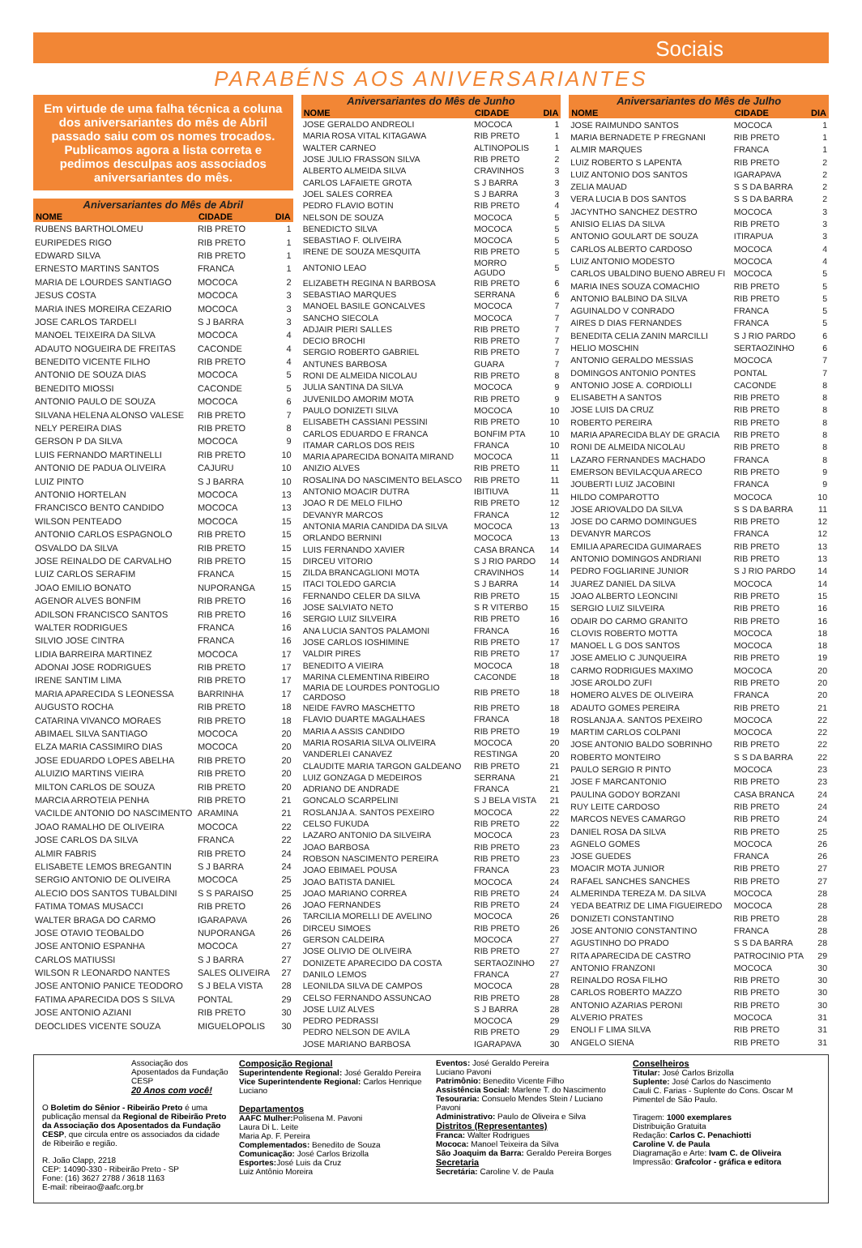Sociais
PARABÉNS AOS ANIVERSARIANTES
Em virtude de uma falha técnica a coluna dos aniversariantes do mês de Abril passado saiu com os nomes trocados. Publicamos agora a lista correta e pedimos desculpas aos associados aniversariantes do mês.
Aniversariantes do Mês de Abril
| NOME | CIDADE | DIA |
| --- | --- | --- |
| RUBENS BARTHOLOMEU | RIB PRETO | 1 |
| EURIPEDES RIGO | RIB PRETO | 1 |
| EDWARD SILVA | RIB PRETO | 1 |
| ERNESTO MARTINS SANTOS | FRANCA | 1 |
| MARIA DE LOURDES SANTIAGO | MOCOCA | 2 |
| JESUS COSTA | MOCOCA | 3 |
| MARIA INES MOREIRA CEZARIO | MOCOCA | 3 |
| JOSE CARLOS TARDELI | S J BARRA | 3 |
| MANOEL TEIXEIRA DA SILVA | MOCOCA | 4 |
| ADAUTO NOGUEIRA DE FREITAS | CACONDE | 4 |
| BENEDITO VICENTE FILHO | RIB PRETO | 4 |
| ANTONIO DE SOUZA DIAS | MOCOCA | 5 |
| BENEDITO MIOSSI | CACONDE | 5 |
| ANTONIO PAULO DE SOUZA | MOCOCA | 6 |
| SILVANA HELENA ALONSO VALESE | RIB PRETO | 7 |
| NELY PEREIRA DIAS | RIB PRETO | 8 |
| GERSON P DA SILVA | MOCOCA | 9 |
| LUIS FERNANDO MARTINELLI | RIB PRETO | 10 |
| ANTONIO DE PADUA OLIVEIRA | CAJURU | 10 |
| LUIZ PINTO | S J BARRA | 10 |
| ANTONIO HORTELAN | MOCOCA | 13 |
| FRANCISCO BENTO CANDIDO | MOCOCA | 13 |
| WILSON PENTEADO | MOCOCA | 15 |
| ANTONIO CARLOS ESPAGNOLO | RIB PRETO | 15 |
| OSVALDO DA SILVA | RIB PRETO | 15 |
| JOSE REINALDO DE CARVALHO | RIB PRETO | 15 |
| LUIZ CARLOS SERAFIM | FRANCA | 15 |
| JOAO EMILIO BONATO | NUPORANGA | 15 |
| AGENOR ALVES BONFIM | RIB PRETO | 16 |
| ADILSON FRANCISCO SANTOS | RIB PRETO | 16 |
| WALTER RODRIGUES | FRANCA | 16 |
| SILVIO JOSE CINTRA | FRANCA | 16 |
| LIDIA BARREIRA MARTINEZ | MOCOCA | 17 |
| ADONAI JOSE RODRIGUES | RIB PRETO | 17 |
| IRENE SANTIM LIMA | RIB PRETO | 17 |
| MARIA APARECIDA S LEONESSA | BARRINHA | 17 |
| AUGUSTO ROCHA | RIB PRETO | 18 |
| CATARINA VIVANCO MORAES | RIB PRETO | 18 |
| ABIMAEL SILVA SANTIAGO | MOCOCA | 20 |
| ELZA MARIA CASSIMIRO DIAS | MOCOCA | 20 |
| JOSE EDUARDO LOPES ABELHA | RIB PRETO | 20 |
| ALUIZIO MARTINS VIEIRA | RIB PRETO | 20 |
| MILTON CARLOS DE SOUZA | RIB PRETO | 20 |
| MARCIA ARROTEIA PENHA | RIB PRETO | 21 |
| VACILDE ANTONIO DO NASCIMENTO | ARAMINA | 21 |
| JOAO RAMALHO DE OLIVEIRA | MOCOCA | 22 |
| JOSE CARLOS DA SILVA | FRANCA | 22 |
| ALMIR FABRIS | RIB PRETO | 24 |
| ELISABETE LEMOS BREGANTIN | S J BARRA | 24 |
| SERGIO ANTONIO DE OLIVEIRA | MOCOCA | 25 |
| ALECIO DOS SANTOS TUBALDINI | S S PARAISO | 25 |
| FATIMA TOMAS MUSACCI | RIB PRETO | 26 |
| WALTER BRAGA DO CARMO | IGARAPAVA | 26 |
| JOSE OTAVIO TEOBALDO | NUPORANGA | 26 |
| JOSE ANTONIO ESPANHA | MOCOCA | 27 |
| CARLOS MATIUSSI | S J BARRA | 27 |
| WILSON R LEONARDO NANTES | SALES OLIVEIRA | 27 |
| JOSE ANTONIO PANICE TEODORO | S J BELA VISTA | 28 |
| FATIMA APARECIDA DOS S SILVA | PONTAL | 29 |
| JOSE ANTONIO AZIANI | RIB PRETO | 30 |
| DEOCLIDES VICENTE SOUZA | MIGUELOPOLIS | 30 |
Aniversariantes do Mês de Junho
| NOME | CIDADE | DIA |
| --- | --- | --- |
| JOSE GERALDO ANDREOLI | MOCOCA | 1 |
| MARIA ROSA VITAL KITAGAWA | RIB PRETO | 1 |
| WALTER CARNEO | ALTINOPOLIS | 1 |
| JOSE JULIO FRASSON SILVA | RIB PRETO | 2 |
| ALBERTO ALMEIDA SILVA | CRAVINHOS | 3 |
| CARLOS LAFAIETE GROTA | S J BARRA | 3 |
| JOEL SALES CORREA | S J BARRA | 3 |
| PEDRO FLAVIO BOTIN | RIB PRETO | 4 |
| NELSON DE SOUZA | MOCOCA | 5 |
| BENEDICTO SILVA | MOCOCA | 5 |
| SEBASTIAO F. OLIVEIRA | MOCOCA | 5 |
| IRENE DE SOUZA MESQUITA | RIB PRETO | 5 |
| ANTONIO LEAO | MORRO AGUDO | 5 |
| ELIZABETH REGINA N BARBOSA | RIB PRETO | 6 |
| SEBASTIAO MARQUES | SERRANA | 6 |
| MANOEL BASILE GONCALVES | MOCOCA | 7 |
| SANCHO SIECOLA | MOCOCA | 7 |
| ADJAIR PIERI SALLES | RIB PRETO | 7 |
| DECIO BROCHI | RIB PRETO | 7 |
| SERGIO ROBERTO GABRIEL | RIB PRETO | 7 |
| ANTUNES BARBOSA | GUARA | 7 |
| RONI DE ALMEIDA NICOLAU | RIB PRETO | 8 |
| JULIA SANTINA DA SILVA | MOCOCA | 9 |
| JUVENILDO AMORIM MOTA | RIB PRETO | 9 |
| PAULO DONIZETI SILVA | MOCOCA | 10 |
| ELISABETH CASSIANI PESSINI | RIB PRETO | 10 |
| CARLOS EDUARDO E FRANCA | BONFIM PTA | 10 |
| ITAMAR CARLOS DOS REIS | FRANCA | 10 |
| MARIA APARECIDA BONAITA MIRAND | MOCOCA | 11 |
| ANIZIO ALVES | RIB PRETO | 11 |
| ROSALINA DO NASCIMENTO BELASCO | RIB PRETO | 11 |
| ANTONIO MOACIR DUTRA | IBITIUVA | 11 |
| JOAO R DE MELO FILHO | RIB PRETO | 12 |
| DEVANYR MARCOS | FRANCA | 12 |
| ANTONIA MARIA CANDIDA DA SILVA | MOCOCA | 13 |
| ORLANDO BERNINI | MOCOCA | 13 |
| LUIS FERNANDO XAVIER | CASA BRANCA | 14 |
| DIRCEU VITORIO | S J RIO PARDO | 14 |
| ZILDA BRANCAGLIONI MOTA | CRAVINHOS | 14 |
| ITACI TOLEDO GARCIA | S J BARRA | 14 |
| FERNANDO CELER DA SILVA | RIB PRETO | 15 |
| JOSE SALVIATO NETO | S R VITERBO | 15 |
| SERGIO LUIZ SILVEIRA | RIB PRETO | 16 |
| ANA LUCIA SANTOS PALAMONI | FRANCA | 16 |
| JOSE CARLOS IOSHIMINE | RIB PRETO | 17 |
| VALDIR PIRES | RIB PRETO | 17 |
| BENEDITO A VIEIRA | MOCOCA | 18 |
| MARINA CLEMENTINA RIBEIRO | CACONDE | 18 |
| MARIA DE LOURDES PONTOGLIO CARDOSO | RIB PRETO | 18 |
| NEIDE FAVRO MASCHETTO | RIB PRETO | 18 |
| FLAVIO DUARTE MAGALHAES | FRANCA | 18 |
| MARIA A ASSIS CANDIDO | RIB PRETO | 19 |
| MARIA ROSARIA SILVA OLIVEIRA | MOCOCA | 20 |
| VANDERLEI CANAVEZ | RESTINGA | 20 |
| CLAUDITE MARIA TARGON GALDEANO | RIB PRETO | 21 |
| LUIZ GONZAGA D MEDEIROS | SERRANA | 21 |
| ADRIANO DE ANDRADE | FRANCA | 21 |
| GONCALO SCARPELINI | S J BELA VISTA | 21 |
| ROSLANJA A. SANTOS PEXEIRO | MOCOCA | 22 |
| CELSO FUKUDA | RIB PRETO | 22 |
| LAZARO ANTONIO DA SILVEIRA | MOCOCA | 23 |
| JOAO BARBOSA | RIB PRETO | 23 |
| ROBSON NASCIMENTO PEREIRA | RIB PRETO | 23 |
| JOAO EBIMAEL POUSA | FRANCA | 23 |
| JOAO BATISTA DANIEL | MOCOCA | 24 |
| JOAO MARIANO CORREA | RIB PRETO | 24 |
| JOAO FERNANDES | RIB PRETO | 24 |
| TARCILIA MORELLI DE AVELINO | MOCOCA | 26 |
| DIRCEU SIMOES | RIB PRETO | 26 |
| GERSON CALDEIRA | MOCOCA | 27 |
| JOSE OLIVIO DE OLIVEIRA | RIB PRETO | 27 |
| DONIZETE APARECIDO DA COSTA | SERTAOZINHO | 27 |
| DANILO LEMOS | FRANCA | 27 |
| LEONILDA SILVA DE CAMPOS | MOCOCA | 28 |
| CELSO FERNANDO ASSUNCAO | RIB PRETO | 28 |
| JOSE LUIZ ALVES | S J BARRA | 28 |
| PEDRO PEDRASSI | MOCOCA | 29 |
| PEDRO NELSON DE AVILA | RIB PRETO | 29 |
| JOSE MARIANO BARBOSA | IGARAPAVA | 30 |
Aniversariantes do Mês de Julho
| NOME | CIDADE | DIA |
| --- | --- | --- |
| JOSE RAIMUNDO SANTOS | MOCOCA | 1 |
| MARIA BERNADETE P FREGNANI | RIB PRETO | 1 |
| ALMIR MARQUES | FRANCA | 1 |
| LUIZ ROBERTO S LAPENTA | RIB PRETO | 2 |
| LUIZ ANTONIO DOS SANTOS | IGARAPAVA | 2 |
| ZELIA MAUAD | S S DA BARRA | 2 |
| VERA LUCIA B DOS SANTOS | S S DA BARRA | 2 |
| JACYNTHO SANCHEZ DESTRO | MOCOCA | 3 |
| ANISIO ELIAS DA SILVA | RIB PRETO | 3 |
| ANTONIO GOULART DE SOUZA | ITIRAPUA | 3 |
| CARLOS ALBERTO CARDOSO | MOCOCA | 4 |
| LUIZ ANTONIO MODESTO | MOCOCA | 4 |
| CARLOS UBALDINO BUENO ABREU FI | MOCOCA | 5 |
| MARIA INES SOUZA COMACHIO | RIB PRETO | 5 |
| ANTONIO BALBINO DA SILVA | RIB PRETO | 5 |
| AGUINALDO V CONRADO | FRANCA | 5 |
| AIRES D DIAS FERNANDES | FRANCA | 5 |
| BENEDITA CELIA ZANIN MARCILLI | S J RIO PARDO | 6 |
| HELIO MOSCHIN | SERTAOZINHO | 6 |
| ANTONIO GERALDO MESSIAS | MOCOCA | 7 |
| DOMINGOS ANTONIO PONTES | PONTAL | 7 |
| ANTONIO JOSE A. CORDIOLLI | CACONDE | 8 |
| ELISABETH A SANTOS | RIB PRETO | 8 |
| JOSE LUIS DA CRUZ | RIB PRETO | 8 |
| ROBERTO PEREIRA | RIB PRETO | 8 |
| MARIA APARECIDA BLAY DE GRACIA | RIB PRETO | 8 |
| RONI DE ALMEIDA NICOLAU | RIB PRETO | 8 |
| LAZARO FERNANDES MACHADO | FRANCA | 8 |
| EMERSON BEVILACQUA ARECO | RIB PRETO | 9 |
| JOUBERTI LUIZ JACOBINI | FRANCA | 9 |
| HILDO COMPAROTTO | MOCOCA | 10 |
| JOSE ARIOVALDO DA SILVA | S S DA BARRA | 11 |
| JOSE DO CARMO DOMINGUES | RIB PRETO | 12 |
| DEVANYR MARCOS | FRANCA | 12 |
| EMILIA APARECIDA GUIMARAES | RIB PRETO | 13 |
| ANTONIO DOMINGOS ANDRIANI | RIB PRETO | 13 |
| PEDRO FOGLIARINE JUNIOR | S J RIO PARDO | 14 |
| JUAREZ DANIEL DA SILVA | MOCOCA | 14 |
| JOAO ALBERTO LEONCINI | RIB PRETO | 15 |
| SERGIO LUIZ SILVEIRA | RIB PRETO | 16 |
| ODAIR DO CARMO GRANITO | RIB PRETO | 16 |
| CLOVIS ROBERTO MOTTA | MOCOCA | 18 |
| MANOEL L G DOS SANTOS | MOCOCA | 18 |
| JOSE AMELIO C JUNQUEIRA | RIB PRETO | 19 |
| CARMO RODRIGUES MAXIMO | MOCOCA | 20 |
| JOSE AROLDO ZUFI | RIB PRETO | 20 |
| HOMERO ALVES DE OLIVEIRA | FRANCA | 20 |
| ADAUTO GOMES PEREIRA | RIB PRETO | 21 |
| ROSLANJA A. SANTOS PEXEIRO | MOCOCA | 22 |
| MARTIM CARLOS COLPANI | MOCOCA | 22 |
| JOSE ANTONIO BALDO SOBRINHO | RIB PRETO | 22 |
| ROBERTO MONTEIRO | S S DA BARRA | 22 |
| PAULO SERGIO R PINTO | MOCOCA | 23 |
| JOSE F MARCANTONIO | RIB PRETO | 23 |
| PAULINA GODOY BORZANI | CASA BRANCA | 24 |
| RUY LEITE CARDOSO | RIB PRETO | 24 |
| MARCOS NEVES CAMARGO | RIB PRETO | 24 |
| DANIEL ROSA DA SILVA | RIB PRETO | 25 |
| AGNELO GOMES | MOCOCA | 26 |
| JOSE GUEDES | FRANCA | 26 |
| MOACIR MOTA JUNIOR | RIB PRETO | 27 |
| RAFAEL SANCHES SANCHES | RIB PRETO | 27 |
| ALMERINDA TEREZA M. DA SILVA | MOCOCA | 28 |
| YEDA BEATRIZ DE LIMA FIGUEIREDO | MOCOCA | 28 |
| DONIZETI CONSTANTINO | RIB PRETO | 28 |
| JOSE ANTONIO CONSTANTINO | FRANCA | 28 |
| AGUSTINHO DO PRADO | S S DA BARRA | 28 |
| RITA APARECIDA DE CASTRO | PATROCINIO PTA | 29 |
| ANTONIO FRANZONI | MOCOCA | 30 |
| REINALDO ROSA FILHO | RIB PRETO | 30 |
| CARLOS ROBERTO MAZZO | RIB PRETO | 30 |
| ANTONIO AZARIAS PERONI | RIB PRETO | 30 |
| ALVERIO PRATES | MOCOCA | 31 |
| ENOLI F LIMA SILVA | RIB PRETO | 31 |
| ANGELO SIENA | RIB PRETO | 31 |
Associação dos Aposentados da Fundação CESP
20 Anos com você!
O Boletim do Sênior - Ribeirão Preto é uma publicação mensal da Regional de Ribeirão Preto da Associação dos Aposentados da Fundação CESP, que circula entre os associados da cidade de Ribeirão e região.
R. João Clapp, 2218
CEP: 14090-330 - Ribeirão Preto - SP
Fone: (16) 3627 2788 / 3618 1163
E-mail: ribeirao@aafc.org.br
Composição Regional
Superintendente Regional: José Geraldo Pereira
Vice Superintendente Regional: Carlos Henrique Luciano
Departamentos
AAFC Mulher: Polisena M. Pavoni
Laura Di L. Leite
Maria Ap. F. Pereira
Complementados: Benedito de Souza
Comunicação: José Carlos Brizolla
Esportes: José Luis da Cruz
Luiz Antônio Moreira
Eventos: José Geraldo Pereira
Luciano Pavoni
Patrimônio: Benedito Vicente Filho
Assistência Social: Marlene T. do Nascimento
Tesouraria: Consuelo Mendes Stein / Luciano Pavoni
Administrativo: Paulo de Oliveira e Silva
Distritos (Representantes)
Franca: Walter Rodrigues
Mococa: Manoel Teixeira da Silva
São Joaquim da Barra: Geraldo Pereira Borges
Secretaria
Secretária: Caroline V. de Paula
Conselheiros
Titular: José Carlos Brizolla
Suplente: José Carlos do Nascimento
Cauli C. Farias - Suplente do Cons. Oscar M Pimentel de São Paulo.
Tiragem: 1000 exemplares
Distribuição Gratuita
Redação: Carlos C. Penachiotti
Caroline V. de Paula
Diagramação e Arte: Ivam C. de Oliveira
Impressão: Grafcolor - gráfica e editora